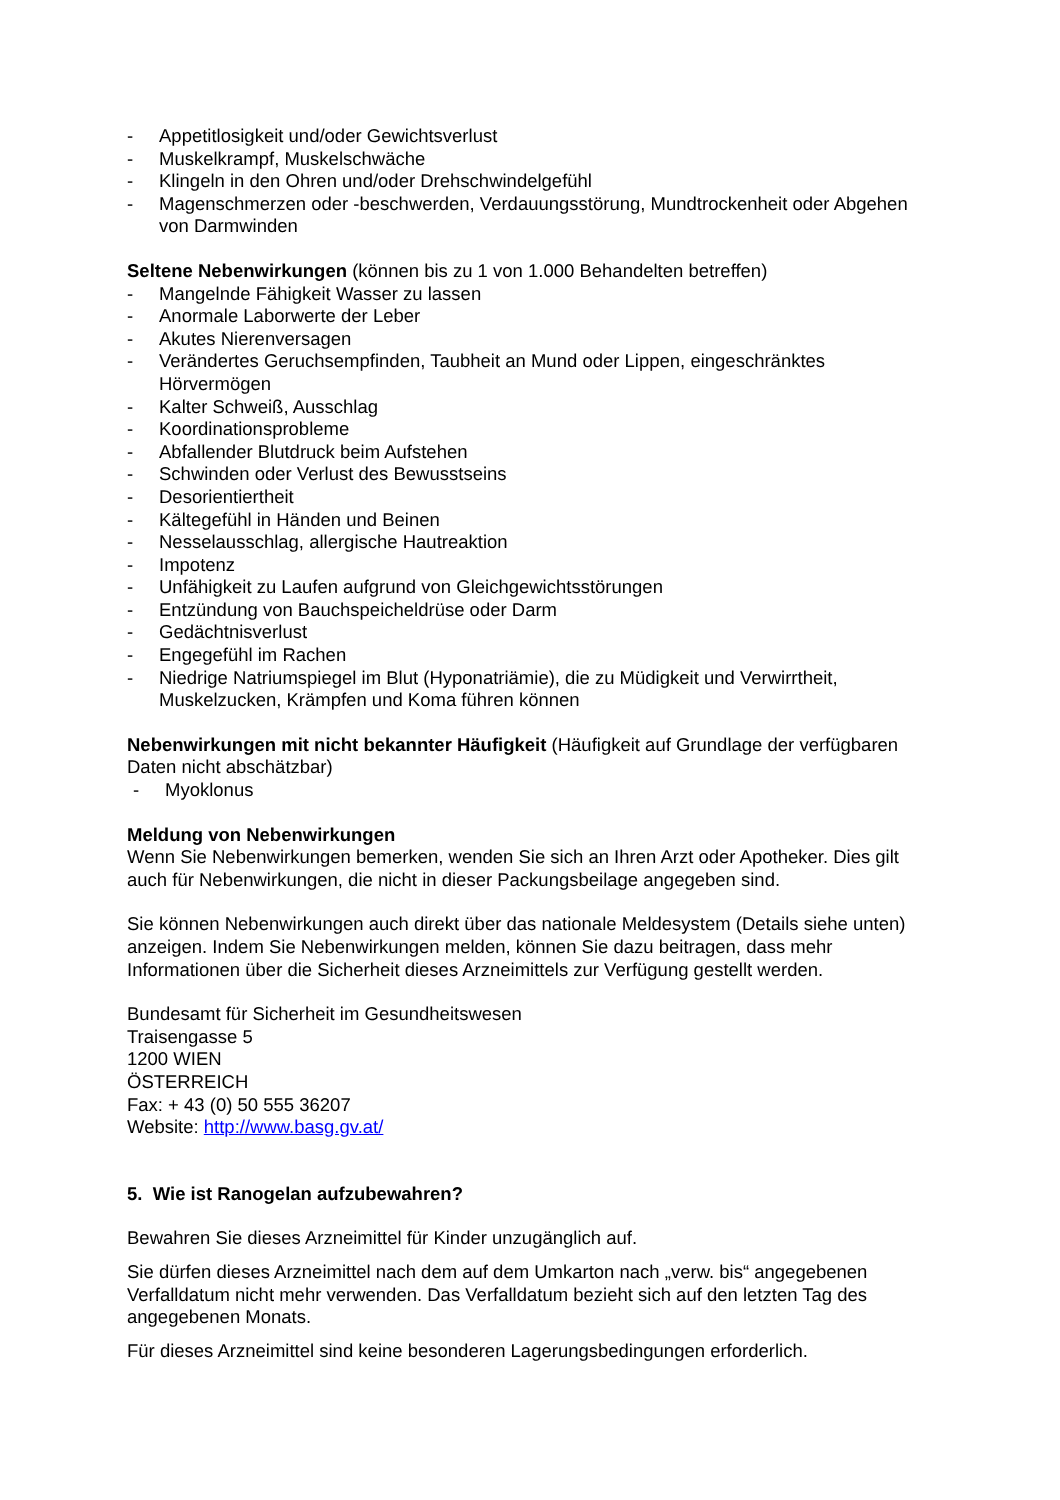- Appetitlosigkeit und/oder Gewichtsverlust
- Muskelkrampf, Muskelschwäche
- Klingeln in den Ohren und/oder Drehschwindelgefühl
- Magenschmerzen oder -beschwerden, Verdauungsstörung, Mundtrockenheit oder Abgehen von Darmwinden
Seltene Nebenwirkungen (können bis zu 1 von 1.000 Behandelten betreffen)
- Mangelnde Fähigkeit Wasser zu lassen
- Anormale Laborwerte der Leber
- Akutes Nierenversagen
- Verändertes Geruchsempfinden, Taubheit an Mund oder Lippen, eingeschränktes Hörvermögen
- Kalter Schweiß, Ausschlag
- Koordinationsprobleme
- Abfallender Blutdruck beim Aufstehen
- Schwinden oder Verlust des Bewusstseins
- Desorientiertheit
- Kältegefühl in Händen und Beinen
- Nesselausschlag, allergische Hautreaktion
- Impotenz
- Unfähigkeit zu Laufen aufgrund von Gleichgewichtsstörungen
- Entzündung von Bauchspeicheldrüse oder Darm
- Gedächtnisverlust
- Engegefühl im Rachen
- Niedrige Natriumspiegel im Blut (Hyponatriämie), die zu Müdigkeit und Verwirrtheit, Muskelzucken, Krämpfen und Koma führen können
Nebenwirkungen mit nicht bekannter Häufigkeit (Häufigkeit auf Grundlage der verfügbaren Daten nicht abschätzbar)
- Myoklonus
Meldung von Nebenwirkungen
Wenn Sie Nebenwirkungen bemerken, wenden Sie sich an Ihren Arzt oder Apotheker. Dies gilt auch für Nebenwirkungen, die nicht in dieser Packungsbeilage angegeben sind.
Sie können Nebenwirkungen auch direkt über das nationale Meldesystem (Details siehe unten) anzeigen. Indem Sie Nebenwirkungen melden, können Sie dazu beitragen, dass mehr Informationen über die Sicherheit dieses Arzneimittels zur Verfügung gestellt werden.
Bundesamt für Sicherheit im Gesundheitswesen
Traisengasse 5
1200 WIEN
ÖSTERREICH
Fax: + 43 (0) 50 555 36207
Website: http://www.basg.gv.at/
5. Wie ist Ranogelan aufzubewahren?
Bewahren Sie dieses Arzneimittel für Kinder unzugänglich auf.
Sie dürfen dieses Arzneimittel nach dem auf dem Umkarton nach „verw. bis“ angegebenen Verfalldatum nicht mehr verwenden. Das Verfalldatum bezieht sich auf den letzten Tag des angegebenen Monats.
Für dieses Arzneimittel sind keine besonderen Lagerungsbedingungen erforderlich.